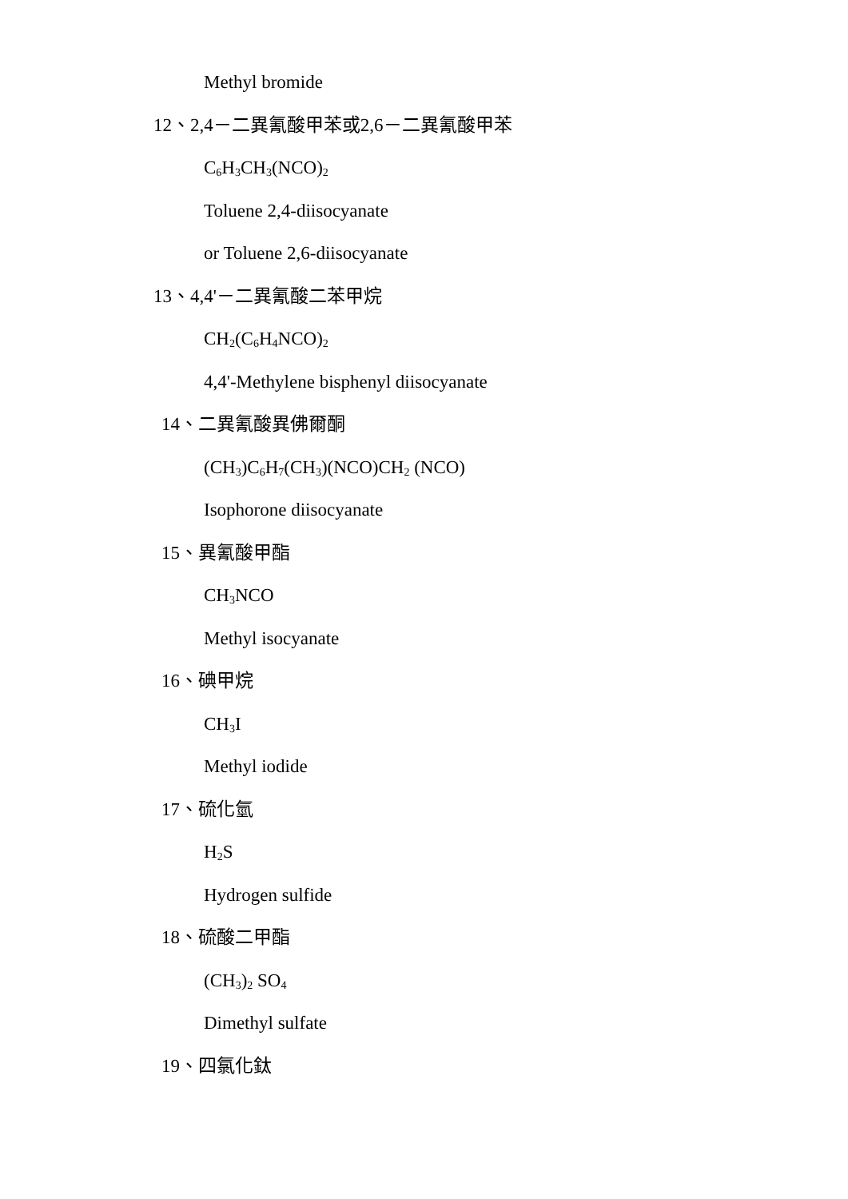Methyl bromide
12、2,4－二異氰酸甲苯或2,6－二異氰酸甲苯
C<sub>6</sub>H<sub>3</sub>CH<sub>3</sub>(NCO)<sub>2</sub>
Toluene 2,4-diisocyanate
or Toluene 2,6-diisocyanate
13、4,4'－二異氰酸二苯甲烷
CH<sub>2</sub>(C<sub>6</sub>H<sub>4</sub>NCO)<sub>2</sub>
4,4'-Methylene bisphenyl diisocyanate
14、二異氰酸異佛爾酮
(CH<sub>3</sub>)C<sub>6</sub>H<sub>7</sub>(CH<sub>3</sub>)(NCO)CH<sub>2</sub> (NCO)
Isophorone diisocyanate
15、異氰酸甲酯
CH<sub>3</sub>NCO
Methyl isocyanate
16、碘甲烷
CH<sub>3</sub>I
Methyl iodide
17、硫化氫
H<sub>2</sub>S
Hydrogen sulfide
18、硫酸二甲酯
(CH<sub>3</sub>)<sub>2</sub> SO<sub>4</sub>
Dimethyl sulfate
19、四氯化鈦